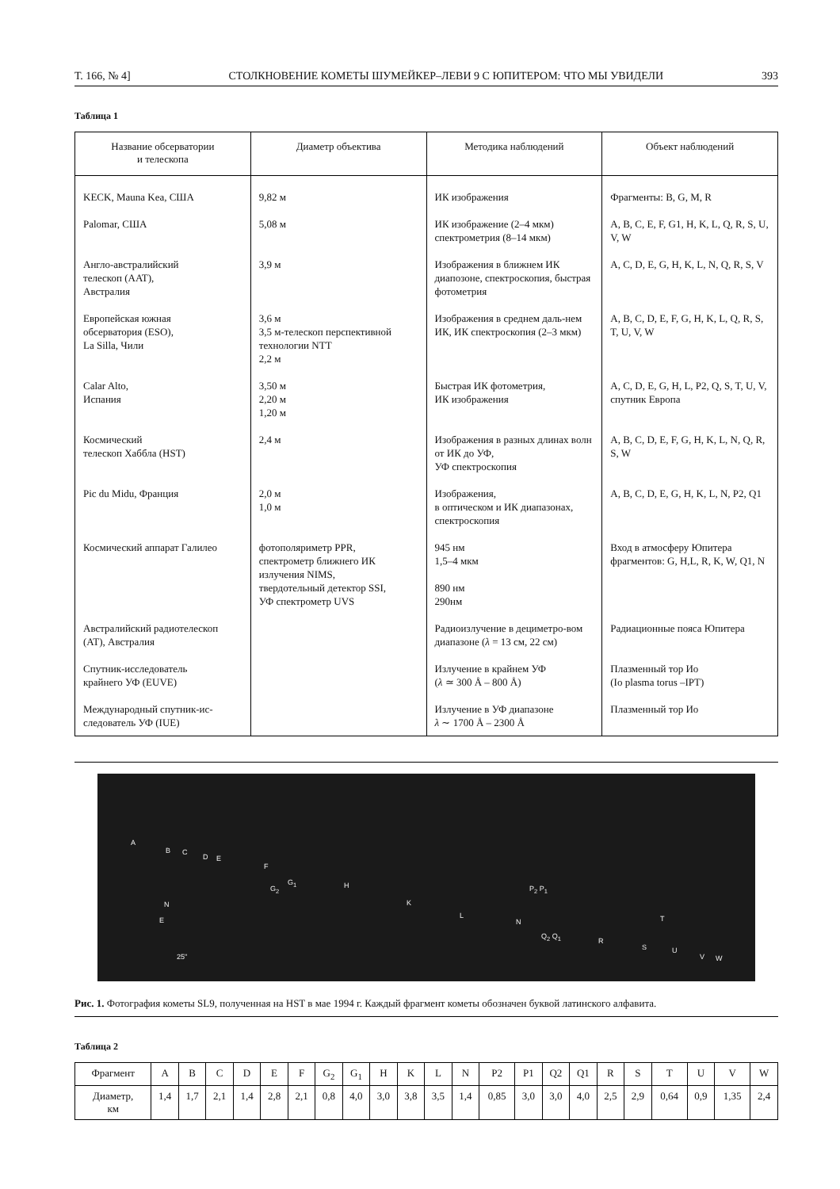Т. 166, № 4] СТОЛКНОВЕНИЕ КОМЕТЫ ШУМЕЙКЕР–ЛЕВИ 9 С ЮПИТЕРОМ: ЧТО МЫ УВИДЕЛИ 393
Таблица 1
| Название обсерватории и телескопа | Диаметр объектива | Методика наблюдений | Объект наблюдений |
| --- | --- | --- | --- |
| KECK, Mauna Kea, США | 9,82 м | ИК изображения | Фрагменты: B, G, M, R |
| Palomar, США | 5,08 м | ИК изображение (2–4 мкм) спектрометрия (8–14 мкм) | A, B, C, E, F, G1, H, K, L, Q, R, S, U, V, W |
| Англо-австралийский телескоп (AAT), Австралия | 3,9 м | Изображения в ближнем ИК диапозоне, спектроскопия, быстрая фотометрия | A, C, D, E, G, H, K, L, N, Q, R, S, V |
| Европейская южная обсерватория (ESO), La Silla, Чили | 3,6 м 3,5 м-телескоп перспективной технологии NTT 2,2 м | Изображения в среднем даль-нем ИК, ИК спектроскопия (2–3 мкм) | A, B, C, D, E, F, G, H, K, L, Q, R, S, T, U, V, W |
| Calar Alto, Испания | 3,50 м 2,20 м 1,20 м | Быстрая ИК фотометрия, ИК изображения | A, C, D, E, G, H, L, P2, Q, S, T, U, V, спутник Европа |
| Космический телескоп Хаббла (HST) | 2,4 м | Изображения в разных длинах волн от ИК до УФ, УФ спектроскопия | A, B, C, D, E, F, G, H, K, L, N, Q, R, S, W |
| Pic du Midu, Франция | 2,0 м 1,0 м | Изображения, в оптическом и ИК диапазонах, спектроскопия | A, B, C, D, E, G, H, K, L, N, P2, Q1 |
| Космический аппарат Галилео | фотополяриметр PPR, спектрометр ближнего ИК излучения NIMS, твердотельный детектор SSI, УФ спектрометр UVS | 945 нм 1,5–4 мкм 890 нм 290нм | Вход в атмосферу Юпитера фрагментов: G, H,L, R, K, W, Q1, N |
| Австралийский радиотелескоп (AT), Австралия | | Радиоизлучение в дециметро-вом диапазоне ( λ = 13 см, 22 см) | Радиационные пояса Юпитера |
| Спутник-исследователь крайнего УФ (EUVE) | | Излучение в крайнем УФ ( λ ≃ 300 Å – 800 Å) | Плазменный тор Ио (Io plasma torus –IPT) |
| Международный спутник-ис-следователь УФ (IUE) | | Излучение в УФ диапазоне λ ∼ 1700 Å – 2300 Å | Плазменный тор Ио |
A
B C
D E
F
G<sub>2</sub>
G<sub>1</sub> H
K
L
N
P<sub>2</sub> P<sub>1</sub>
Q<sub>2</sub> Q<sub>1</sub>
R
S
T
U
V W
N
E
25"
Рис. 1. Фотография кометы SL9, полученная на HST в мае 1994 г. Каждый фрагмент кометы обозначен буквой латинского алфавита.
Таблица 2
| Фрагмент | A | B | C | D | E | F | G<sub>2</sub> | G<sub>1</sub> | H | K | L | N | P2 | P1 | Q2 | Q1 | R | S | T | U | V | W |
| Диаметр, км | 1,4 | 1,7 | 2,1 | 1,4 | 2,8 | 2,1 | 0,8 | 4,0 | 3,0 | 3,8 | 3,5 | 1,4 | 0,85 | 3,0 | 3,0 | 4,0 | 2,5 | 2,9 | 0,64 | 0,9 | 1,35 | 2,4 |